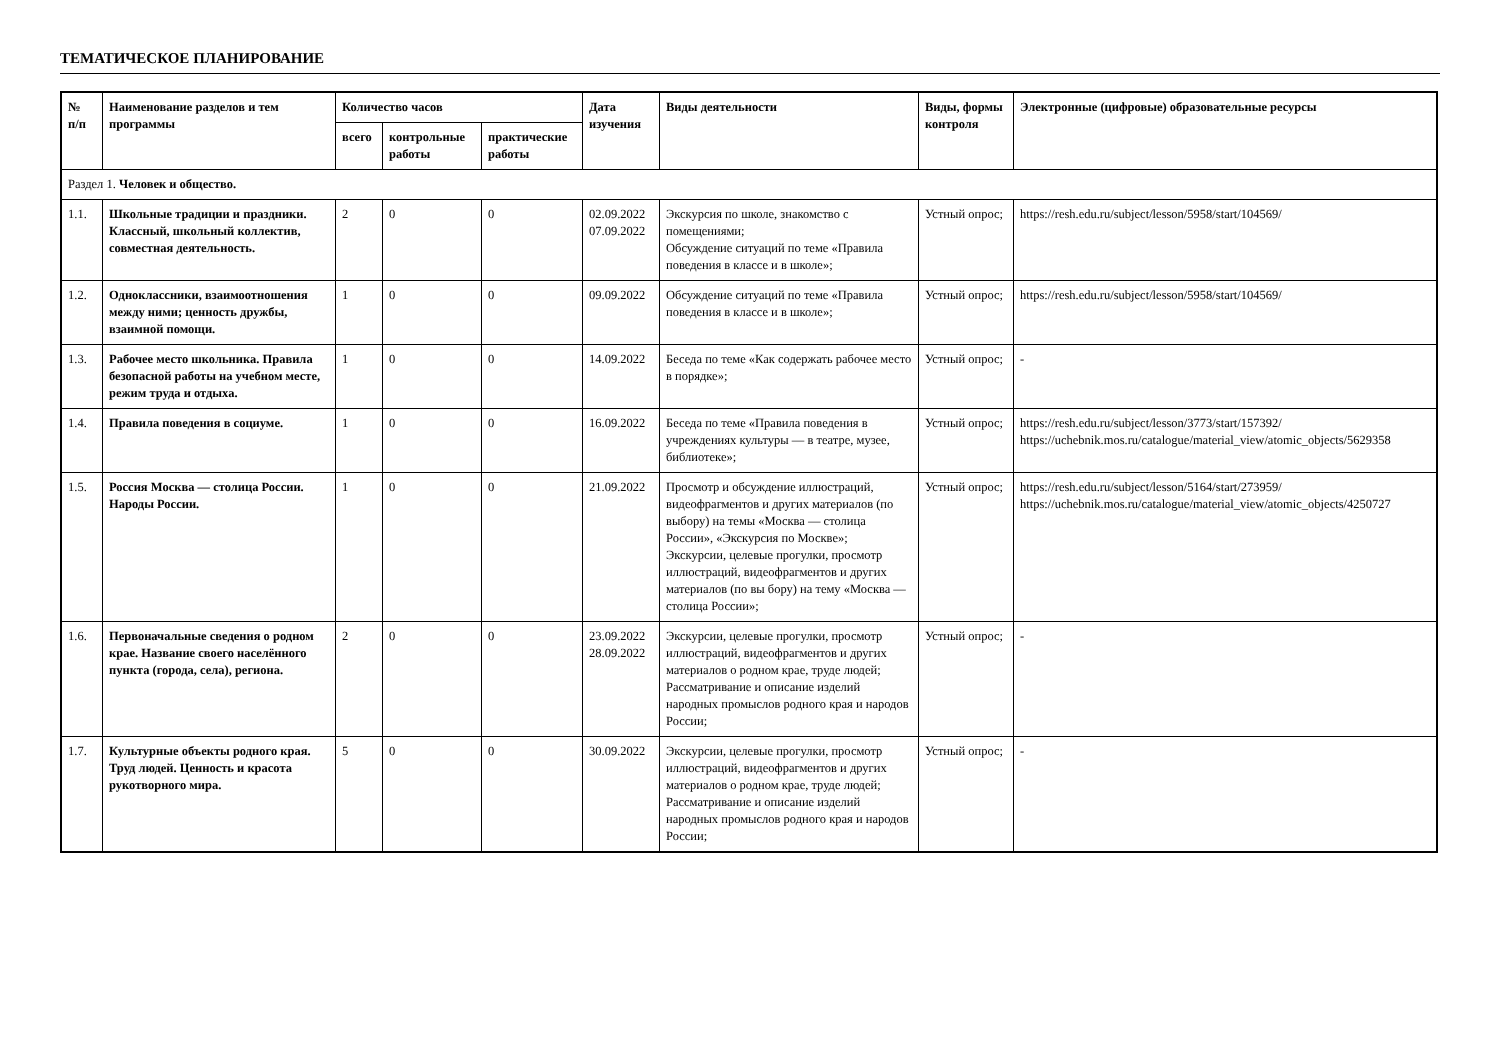ТЕМАТИЧЕСКОЕ ПЛАНИРОВАНИЕ
| № п/п | Наименование разделов и тем программы | Количество часов | | | Дата изучения | Виды деятельности | Виды, формы контроля | Электронные (цифровые) образовательные ресурсы |
| --- | --- | --- | --- | --- | --- | --- | --- | --- |
| | | всего | контрольные работы | практические работы | | | | |
| Раздел 1. Человек и общество. | | | | | | | | |
| 1.1. | Школьные традиции и праздники. Классный, школьный коллектив, совместная деятельность. | 2 | 0 | 0 | 02.09.2022 07.09.2022 | Экскурсия по школе, знакомство с помещениями; Обсуждение ситуаций по теме «Правила поведения в классе и в школе»; | Устный опрос; | https://resh.edu.ru/subject/lesson/5958/start/104569/ |
| 1.2. | Одноклассники, взаимоотношения между ними; ценность дружбы, взаимной помощи. | 1 | 0 | 0 | 09.09.2022 | Обсуждение ситуаций по теме «Правила поведения в классе и в школе»; | Устный опрос; | https://resh.edu.ru/subject/lesson/5958/start/104569/ |
| 1.3. | Рабочее место школьника. Правила безопасной работы на учебном месте, режим труда и отдыха. | 1 | 0 | 0 | 14.09.2022 | Беседа по теме «Как содержать рабочее место в порядке»; | Устный опрос; | - |
| 1.4. | Правила поведения в социуме. | 1 | 0 | 0 | 16.09.2022 | Беседа по теме «Правила поведения в учреждениях культуры — в театре, музее, библиотеке»; | Устный опрос; | https://resh.edu.ru/subject/lesson/3773/start/157392/ https://uchebnik.mos.ru/catalogue/material_view/atomic_objects/5629358 |
| 1.5. | Россия Москва — столица России. Народы России. | 1 | 0 | 0 | 21.09.2022 | Просмотр и обсуждение иллюстраций, видеофрагментов и других материалов (по выбору) на темы «Москва — столица России», «Экскурсия по Москве»; Экскурсии, целевые прогулки, просмотр иллюстраций, видеофрагментов и других материалов (по вы бору) на тему «Москва — столица России»; | Устный опрос; | https://resh.edu.ru/subject/lesson/5164/start/273959/ https://uchebnik.mos.ru/catalogue/material_view/atomic_objects/4250727 |
| 1.6. | Первоначальные сведения о родном крае. Название своего населённого пункта (города, села), региона. | 2 | 0 | 0 | 23.09.2022 28.09.2022 | Экскурсии, целевые прогулки, просмотр иллюстраций, видеофрагментов и других материалов о родном крае, труде людей; Рассматривание и описание изделий народных промыслов родного края и народов России; | Устный опрос; | - |
| 1.7. | Культурные объекты родного края. Труд людей. Ценность и красота рукотворного мира. | 5 | 0 | 0 | 30.09.2022 | Экскурсии, целевые прогулки, просмотр иллюстраций, видеофрагментов и других материалов о родном крае, труде людей; Рассматривание и описание изделий народных промыслов родного края и народов России; | Устный опрос; | - |